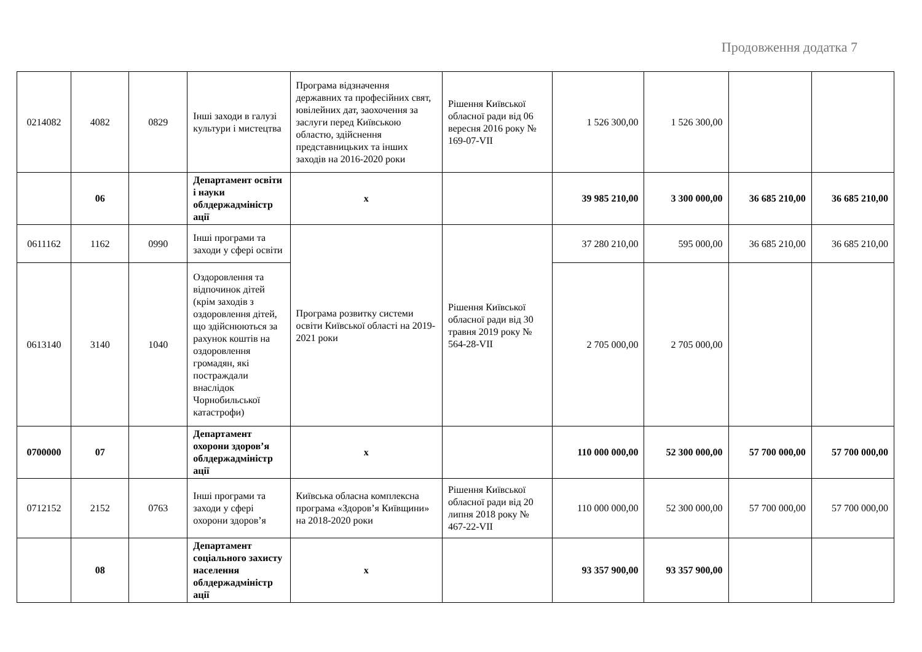Продовження додатка 7
| 0214082 | 4082 | 0829 | Інші заходи в галузі культури і мистецтва | Програма відзначення державних та професійних свят, ювілейних дат, заохочення за заслуги перед Київською областю, здійснення представницьких та інших заходів на 2016-2020 роки | Рішення Київської обласної ради від 06 вересня 2016 року № 169-07-VII | 1 526 300,00 | 1 526 300,00 | | |
| | 06 | | Департамент освіти і науки облдержадміністр ації | x | | 39 985 210,00 | 3 300 000,00 | 36 685 210,00 | 36 685 210,00 |
| 0611162 | 1162 | 0990 | Інші програми та заходи у сфері освіти | Програма розвитку системи освіти Київської області на 2019-2021 роки | Рішення Київської обласної ради від 30 травня 2019 року № 564-28-VII | 37 280 210,00 | 595 000,00 | 36 685 210,00 | 36 685 210,00 |
| 0613140 | 3140 | 1040 | Оздоровлення та відпочинок дітей (крім заходів з оздоровлення дітей, що здійснюються за рахунок коштів на оздоровлення громадян, які постраждали внаслідок Чорнобильської катастрофи) | | | 2 705 000,00 | 2 705 000,00 | | |
| 0700000 | 07 | | Департамент охорони здоров’я облдержадміністр ації | x | | 110 000 000,00 | 52 300 000,00 | 57 700 000,00 | 57 700 000,00 |
| 0712152 | 2152 | 0763 | Інші програми та заходи у сфері охорони здоров’я | Київська обласна комплексна програма «Здоров’я Київщини» на 2018-2020 роки | Рішення Київської обласної ради від 20 липня 2018 року № 467-22-VII | 110 000 000,00 | 52 300 000,00 | 57 700 000,00 | 57 700 000,00 |
| | 08 | | Департамент соціального захисту населення облдержадміністр ації | x | | 93 357 900,00 | 93 357 900,00 | | |